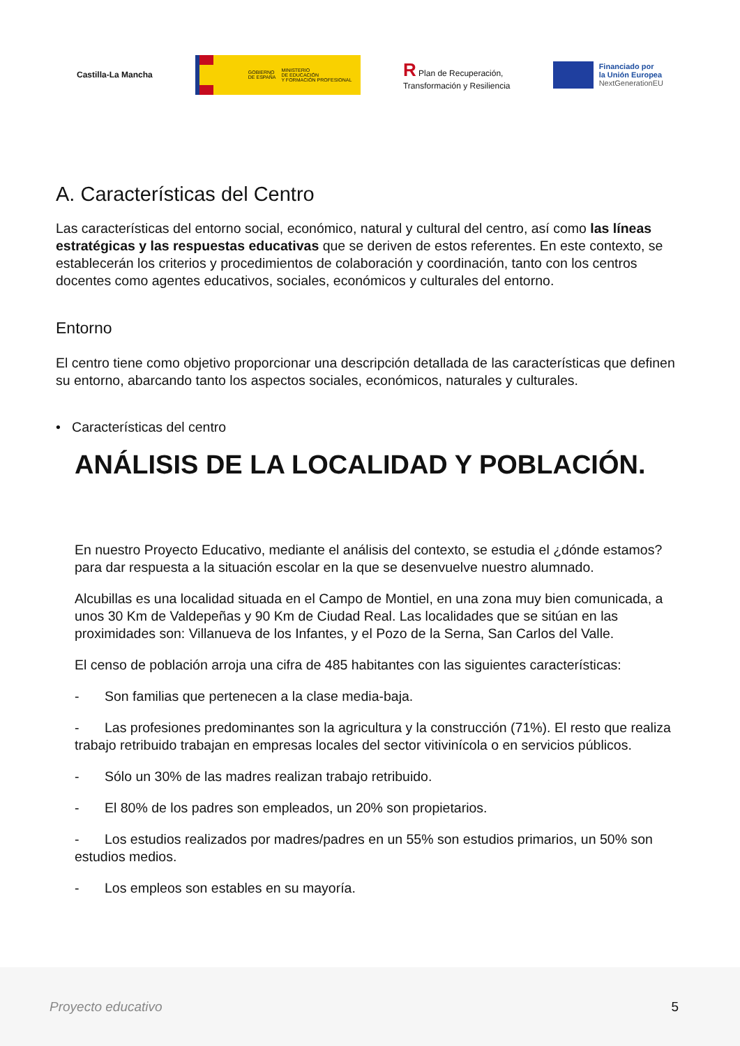Castilla-La Mancha
GOBIERNO
DE ESPAÑA MINISTERIO
DE EDUCACIÓN
Y FORMACIÓN PROFESIONAL
R Plan de Recuperación,
Transformación y Resiliencia
Financiado por
la Unión Europea
NextGenerationEU
A. Características del Centro
Las características del entorno social, económico, natural y cultural del centro, así como las líneas estratégicas y las respuestas educativas que se deriven de estos referentes. En este contexto, se establecerán los criterios y procedimientos de colaboración y coordinación, tanto con los centros docentes como agentes educativos, sociales, económicos y culturales del entorno.
Entorno
El centro tiene como objetivo proporcionar una descripción detallada de las características que definen su entorno, abarcando tanto los aspectos sociales, económicos, naturales y culturales.
• Características del centro
ANÁLISIS DE LA LOCALIDAD Y POBLACIÓN.
En nuestro Proyecto Educativo, mediante el análisis del contexto, se estudia el ¿dónde estamos? para dar respuesta a la situación escolar en la que se desenvuelve nuestro alumnado.
Alcubillas es una localidad situada en el Campo de Montiel, en una zona muy bien comunicada, a unos 30 Km de Valdepeñas y 90 Km de Ciudad Real. Las localidades que se sitúan en las proximidades son: Villanueva de los Infantes, y el Pozo de la Serna, San Carlos del Valle.
El censo de población arroja una cifra de 485 habitantes con las siguientes características:
- Son familias que pertenecen a la clase media-baja.
- Las profesiones predominantes son la agricultura y la construcción (71%). El resto que realiza trabajo retribuido trabajan en empresas locales del sector vitivinícola o en servicios públicos.
- Sólo un 30% de las madres realizan trabajo retribuido.
- El 80% de los padres son empleados, un 20% son propietarios.
- Los estudios realizados por madres/padres en un 55% son estudios primarios, un 50% son estudios medios.
- Los empleos son estables en su mayoría.
Proyecto educativo 5